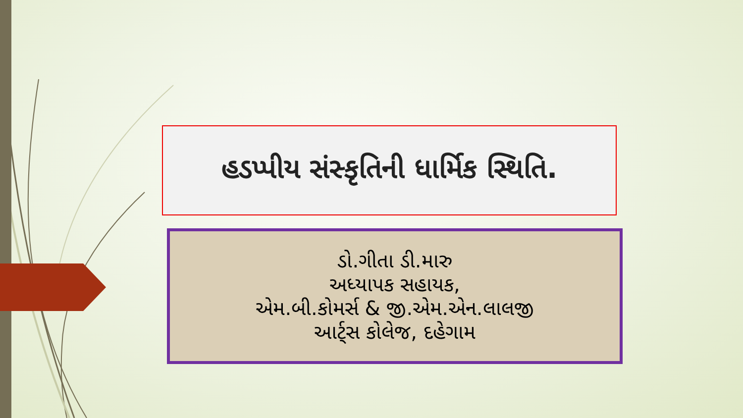હડપ્પીય સંસ્કૃતિની ધાર્મિક સ્થિતિ.
ડો.ગીતા ડી.મારુ
અધ્યાપક સહાયક,
એમ.બી.કોમર્સ & જી.એમ.એન.લાલજી
આર્ટ્સ કોલેજ, દહેગામ